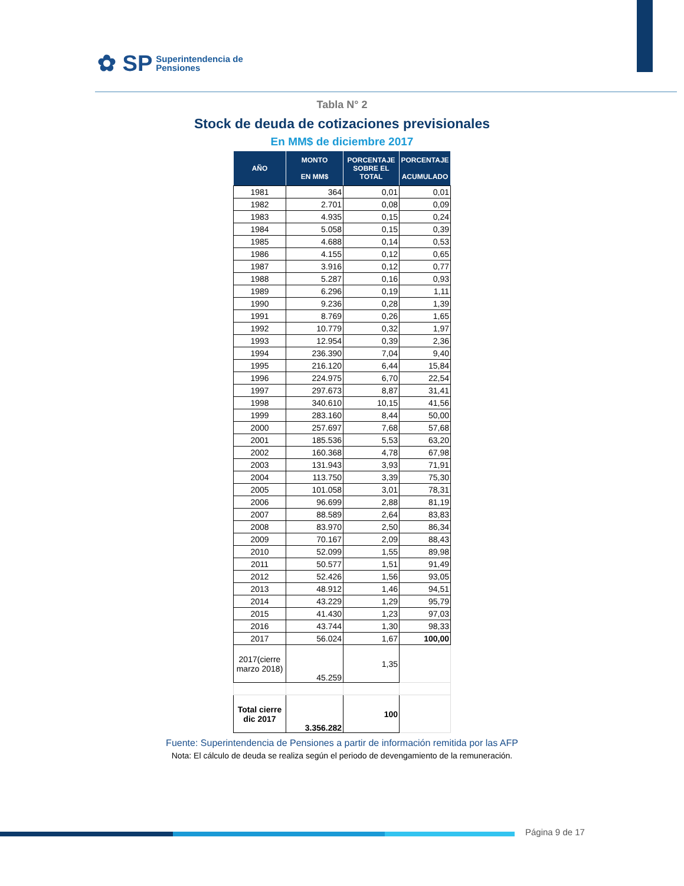✿ SP Superintendencia de
Pensiones
Tabla N° 2
Stock de deuda de cotizaciones previsionales
En MM$ de diciembre 2017
| AÑO | MONTO EN MM$ | PORCENTAJE SOBRE EL TOTAL | PORCENTAJE ACUMULADO |
| --- | --- | --- | --- |
| 1981 | 364 | 0,01 | 0,01 |
| 1982 | 2.701 | 0,08 | 0,09 |
| 1983 | 4.935 | 0,15 | 0,24 |
| 1984 | 5.058 | 0,15 | 0,39 |
| 1985 | 4.688 | 0,14 | 0,53 |
| 1986 | 4.155 | 0,12 | 0,65 |
| 1987 | 3.916 | 0,12 | 0,77 |
| 1988 | 5.287 | 0,16 | 0,93 |
| 1989 | 6.296 | 0,19 | 1,11 |
| 1990 | 9.236 | 0,28 | 1,39 |
| 1991 | 8.769 | 0,26 | 1,65 |
| 1992 | 10.779 | 0,32 | 1,97 |
| 1993 | 12.954 | 0,39 | 2,36 |
| 1994 | 236.390 | 7,04 | 9,40 |
| 1995 | 216.120 | 6,44 | 15,84 |
| 1996 | 224.975 | 6,70 | 22,54 |
| 1997 | 297.673 | 8,87 | 31,41 |
| 1998 | 340.610 | 10,15 | 41,56 |
| 1999 | 283.160 | 8,44 | 50,00 |
| 2000 | 257.697 | 7,68 | 57,68 |
| 2001 | 185.536 | 5,53 | 63,20 |
| 2002 | 160.368 | 4,78 | 67,98 |
| 2003 | 131.943 | 3,93 | 71,91 |
| 2004 | 113.750 | 3,39 | 75,30 |
| 2005 | 101.058 | 3,01 | 78,31 |
| 2006 | 96.699 | 2,88 | 81,19 |
| 2007 | 88.589 | 2,64 | 83,83 |
| 2008 | 83.970 | 2,50 | 86,34 |
| 2009 | 70.167 | 2,09 | 88,43 |
| 2010 | 52.099 | 1,55 | 89,98 |
| 2011 | 50.577 | 1,51 | 91,49 |
| 2012 | 52.426 | 1,56 | 93,05 |
| 2013 | 48.912 | 1,46 | 94,51 |
| 2014 | 43.229 | 1,29 | 95,79 |
| 2015 | 41.430 | 1,23 | 97,03 |
| 2016 | 43.744 | 1,30 | 98,33 |
| 2017 | 56.024 | 1,67 | 100,00 |
| 2017(cierre marzo 2018) | 45.259 | 1,35 | |
| Total cierre dic 2017 | 3.356.282 | 100 | |
Fuente: Superintendencia de Pensiones a partir de información remitida por las AFP
Nota: El cálculo de deuda se realiza según el periodo de devengamiento de la remuneración.
Página 9 de 17